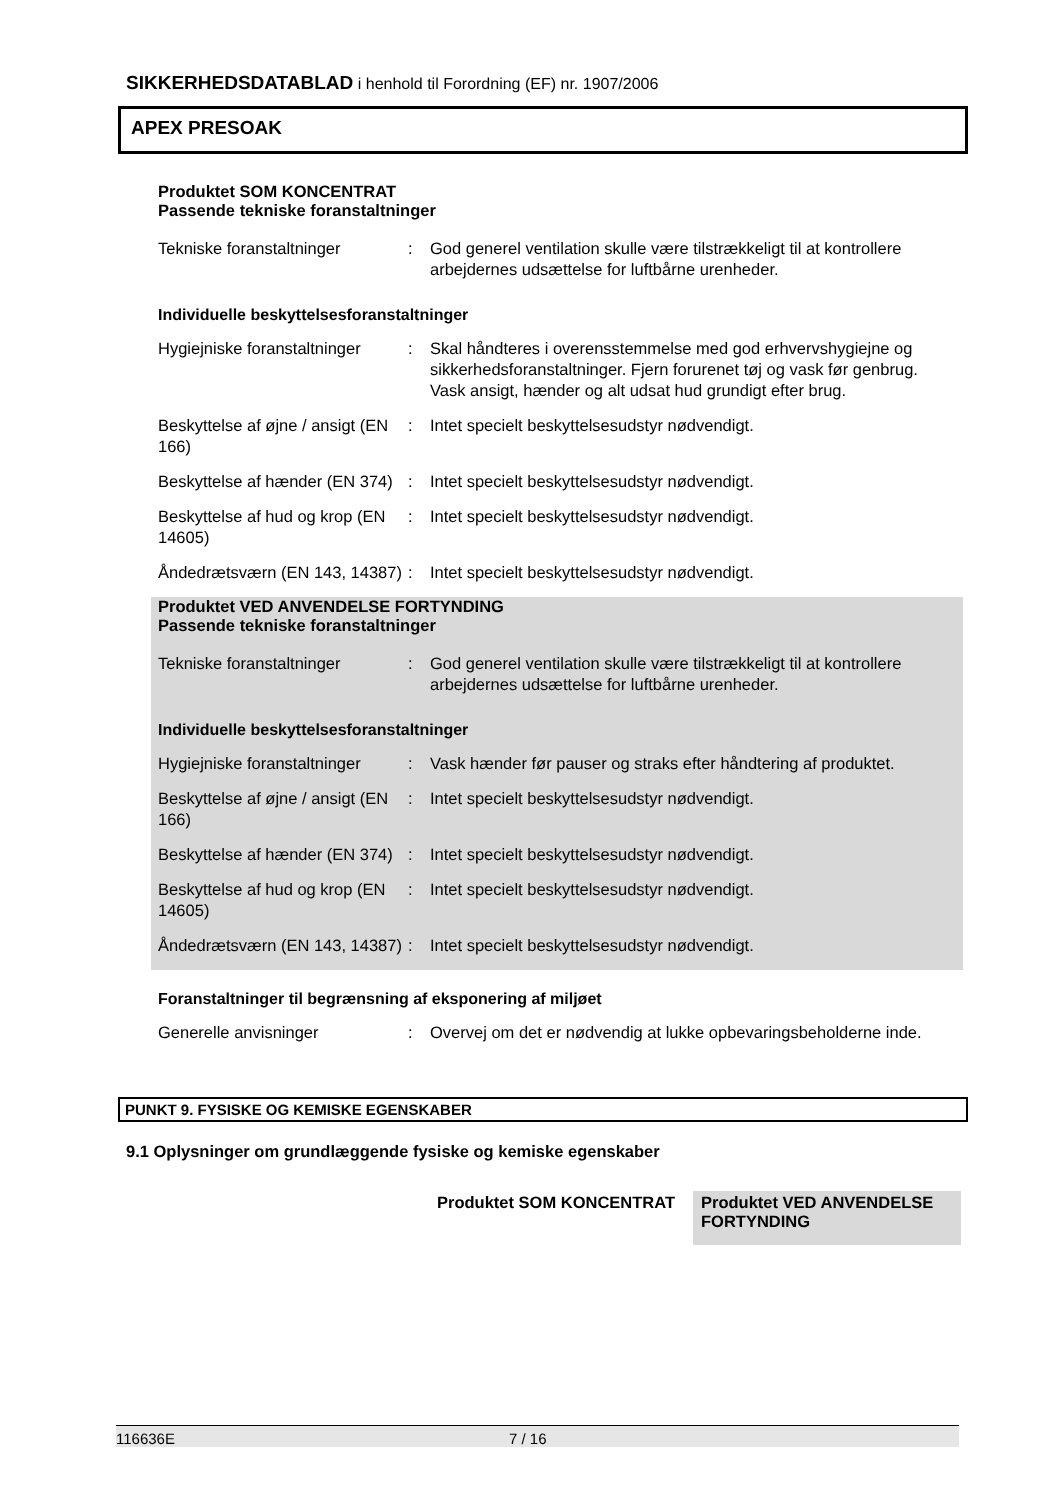SIKKERHEDSDATABLAD i henhold til Forordning (EF) nr. 1907/2006
APEX PRESOAK
Produktet SOM KONCENTRAT
Passende tekniske foranstaltninger
| Tekniske foranstaltninger | : | God generel ventilation skulle være tilstrækkeligt til at kontrollere arbejdernes udsættelse for luftbårne urenheder. |
Individuelle beskyttelsesforanstaltninger
| Hygiejniske foranstaltninger | : | Skal håndteres i overensstemmelse med god erhvervshygiejne og sikkerhedsforanstaltninger. Fjern forurenet tøj og vask før genbrug. Vask ansigt, hænder og alt udsat hud grundigt efter brug. |
| Beskyttelse af øjne / ansigt (EN 166) | : | Intet specielt beskyttelsesudstyr nødvendigt. |
| Beskyttelse af hænder (EN 374) | : | Intet specielt beskyttelsesudstyr nødvendigt. |
| Beskyttelse af hud og krop (EN 14605) | : | Intet specielt beskyttelsesudstyr nødvendigt. |
| Åndedrætsværn (EN 143, 14387) | : | Intet specielt beskyttelsesudstyr nødvendigt. |
Produktet VED ANVENDELSE FORTYNDING
Passende tekniske foranstaltninger
| Tekniske foranstaltninger | : | God generel ventilation skulle være tilstrækkeligt til at kontrollere arbejdernes udsættelse for luftbårne urenheder. |
Individuelle beskyttelsesforanstaltninger
| Hygiejniske foranstaltninger | : | Vask hænder før pauser og straks efter håndtering af produktet. |
| Beskyttelse af øjne / ansigt (EN 166) | : | Intet specielt beskyttelsesudstyr nødvendigt. |
| Beskyttelse af hænder (EN 374) | : | Intet specielt beskyttelsesudstyr nødvendigt. |
| Beskyttelse af hud og krop (EN 14605) | : | Intet specielt beskyttelsesudstyr nødvendigt. |
| Åndedrætsværn (EN 143, 14387) | : | Intet specielt beskyttelsesudstyr nødvendigt. |
Foranstaltninger til begrænsning af eksponering af miljøet
| Generelle anvisninger | : | Overvej om det er nødvendig at lukke opbevaringsbeholderne inde. |
PUNKT 9. FYSISKE OG KEMISKE EGENSKABER
9.1 Oplysninger om grundlæggende fysiske og kemiske egenskaber
Produktet SOM KONCENTRAT
Produktet VED ANVENDELSE FORTYNDING
116636E 7 / 16